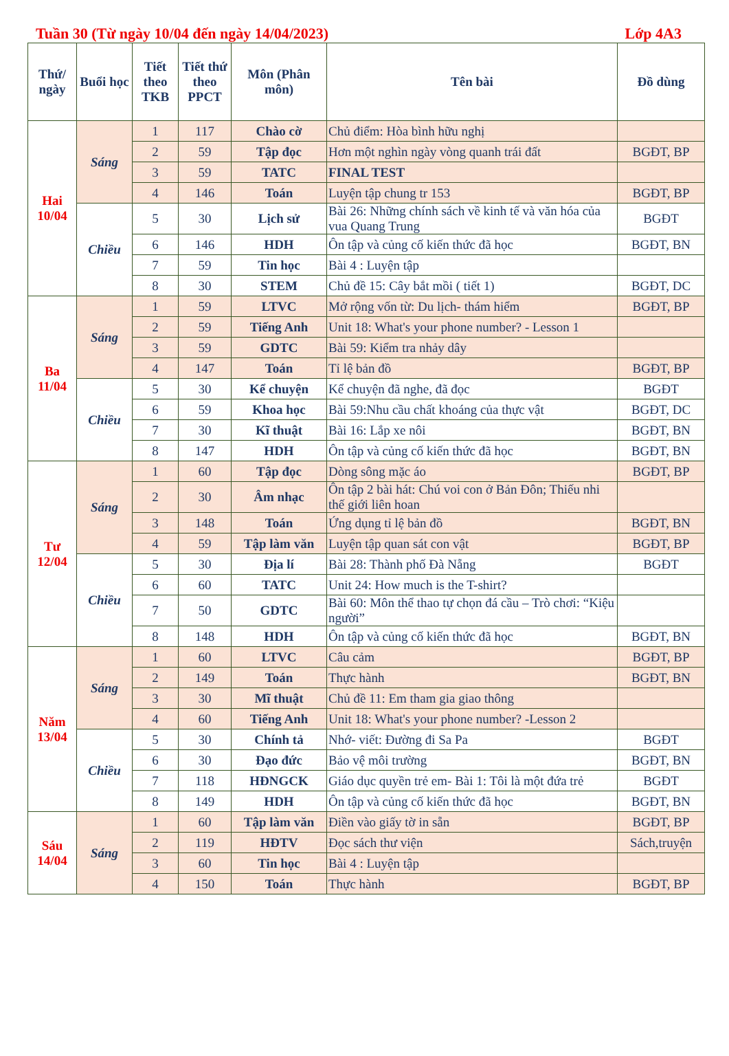Tuần 30 (Từ ngày 10/04 đến ngày 14/04/2023) Lớp 4A3
| Thứ/ ngày | Buổi học | Tiết theo TKB | Tiết thứ theo PPCT | Môn (Phân môn) | Tên bài | Đồ dùng |
| --- | --- | --- | --- | --- | --- | --- |
| Hai 10/04 | Sáng | 1 | 117 | Chào cờ | Chủ điểm: Hòa bình hữu nghị | |
| | | 2 | 59 | Tập đọc | Hơn một nghìn ngày vòng quanh trái đất | BGĐT, BP |
| | | 3 | 59 | TATC | FINAL TEST | |
| | | 4 | 146 | Toán | Luyện tập chung tr 153 | BGĐT, BP |
| | Chiều | 5 | 30 | Lịch sử | Bài 26: Những chính sách về kinh tế và văn hóa của vua Quang Trung | BGĐT |
| | | 6 | 146 | HDH | Ôn tập và củng cố kiến thức đã học | BGĐT, BN |
| | | 7 | 59 | Tin học | Bài 4 : Luyện tập | |
| | | 8 | 30 | STEM | Chủ đề 15: Cây bắt mồi ( tiết 1) | BGĐT, DC |
| Ba 11/04 | Sáng | 1 | 59 | LTVC | Mở rộng vốn từ: Du lịch- thám hiểm | BGĐT, BP |
| | | 2 | 59 | Tiếng Anh | Unit 18: What's your phone number? - Lesson 1 | |
| | | 3 | 59 | GDTC | Bài 59: Kiểm tra nhảy dây | |
| | | 4 | 147 | Toán | Tỉ lệ bản đồ | BGĐT, BP |
| | Chiều | 5 | 30 | Kể chuyện | Kể chuyện đã nghe, đã đọc | BGĐT |
| | | 6 | 59 | Khoa học | Bài 59:Nhu cầu chất khoáng của thực vật | BGĐT, DC |
| | | 7 | 30 | Kĩ thuật | Bài 16: Lắp xe nôi | BGĐT, BN |
| | | 8 | 147 | HDH | Ôn tập và củng cố kiến thức đã học | BGĐT, BN |
| Tư 12/04 | Sáng | 1 | 60 | Tập đọc | Dòng sông mặc áo | BGĐT, BP |
| | | 2 | 30 | Âm nhạc | Ôn tập 2 bài hát: Chú voi con ở Bản Đôn; Thiếu nhi thế giới liên hoan | |
| | | 3 | 148 | Toán | Ứng dụng tỉ lệ bản đồ | BGĐT, BN |
| | | 4 | 59 | Tập làm văn | Luyện tập quan sát con vật | BGĐT, BP |
| | Chiều | 5 | 30 | Địa lí | Bài 28: Thành phố Đà Nẵng | BGĐT |
| | | 6 | 60 | TATC | Unit 24: How much is the T-shirt? | |
| | | 7 | 50 | GDTC | Bài 60: Môn thể thao tự chọn đá cầu – Trò chơi: “Kiệu người” | |
| | | 8 | 148 | HDH | Ôn tập và củng cố kiến thức đã học | BGĐT, BN |
| Năm 13/04 | Sáng | 1 | 60 | LTVC | Câu cảm | BGĐT, BP |
| | | 2 | 149 | Toán | Thực hành | BGĐT, BN |
| | | 3 | 30 | Mĩ thuật | Chủ đề 11: Em tham gia giao thông | |
| | | 4 | 60 | Tiếng Anh | Unit 18: What's your phone number? -Lesson 2 | |
| | Chiều | 5 | 30 | Chính tả | Nhớ- viết: Đường đi Sa Pa | BGĐT |
| | | 6 | 30 | Đạo đức | Bảo vệ môi trường | BGĐT, BN |
| | | 7 | 118 | HĐNGCK | Giáo dục quyền trẻ em- Bài 1: Tôi là một đứa trẻ | BGĐT |
| | | 8 | 149 | HDH | Ôn tập và củng cố kiến thức đã học | BGĐT, BN |
| Sáu 14/04 | Sáng | 1 | 60 | Tập làm văn | Điền vào giấy tờ in sẵn | BGĐT, BP |
| | | 2 | 119 | HĐTV | Đọc sách thư viện | Sách,truyện |
| | | 3 | 60 | Tin học | Bài 4 : Luyện tập | |
| | | 4 | 150 | Toán | Thực hành | BGĐT, BP |